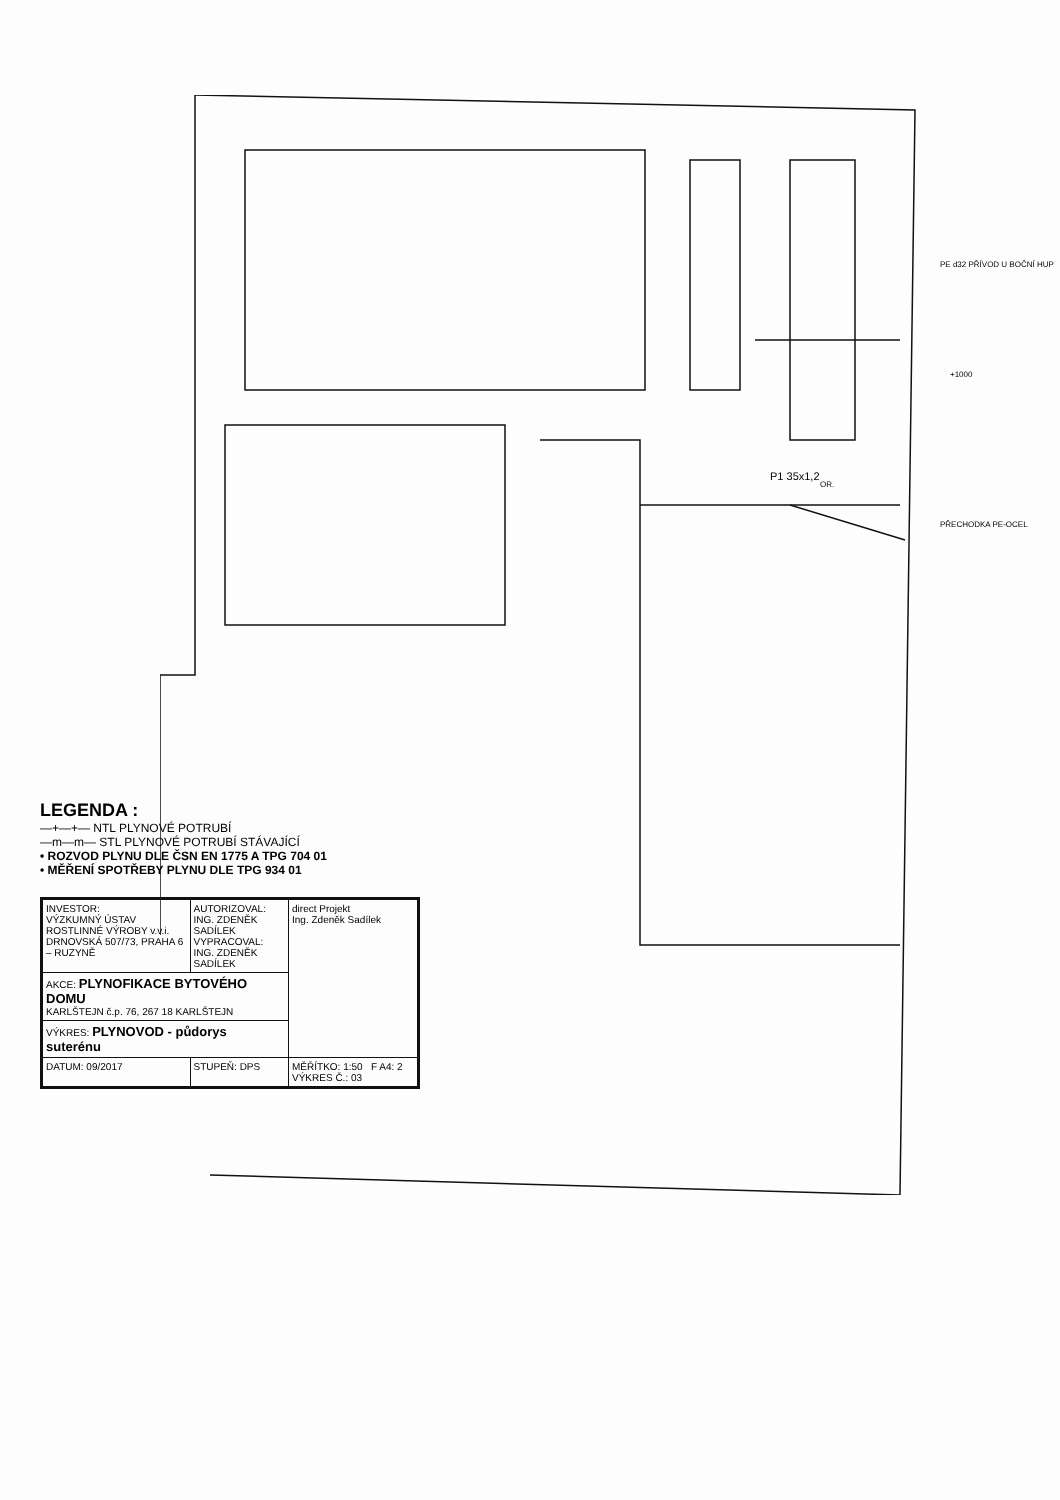P1 35x1,2
PE d32 PŘÍVOD U BOČNÍ HUP
PŘECHODKA PE-OCEL
OR.
+1000
LEGENDA :
—+—+— NTL PLYNOVÉ POTRUBÍ
—m—m— STL PLYNOVÉ POTRUBÍ STÁVAJÍCÍ
• ROZVOD PLYNU DLE ČSN EN 1775 A TPG 704 01
• MĚŘENÍ SPOTŘEBY PLYNU DLE TPG 934 01
| INVESTOR: VÝZKUMNÝ ÚSTAV ROSTLINNÉ VÝROBY v.v.i. DRNOVSKÁ 507/73, PRAHA 6 – RUZYNĚ | AUTORIZOVAL: ING. ZDENĚK SADÍLEK VYPRACOVAL: ING. ZDENĚK SADÍLEK | direct Projekt Ing. Zdeněk Sadílek |
| AKCE: PLYNOFIKACE BYTOVÉHO DOMU KARLŠTEJN č.p. 76, 267 18 KARLŠTEJN | | |
| VÝKRES: PLYNOVOD - půdorys suterénu | | |
| DATUM: 09/2017 | STUPEŇ: DPS | MĚŘÍTKO: 1:50 F A4: 2 VÝKRES Č.: 03 |